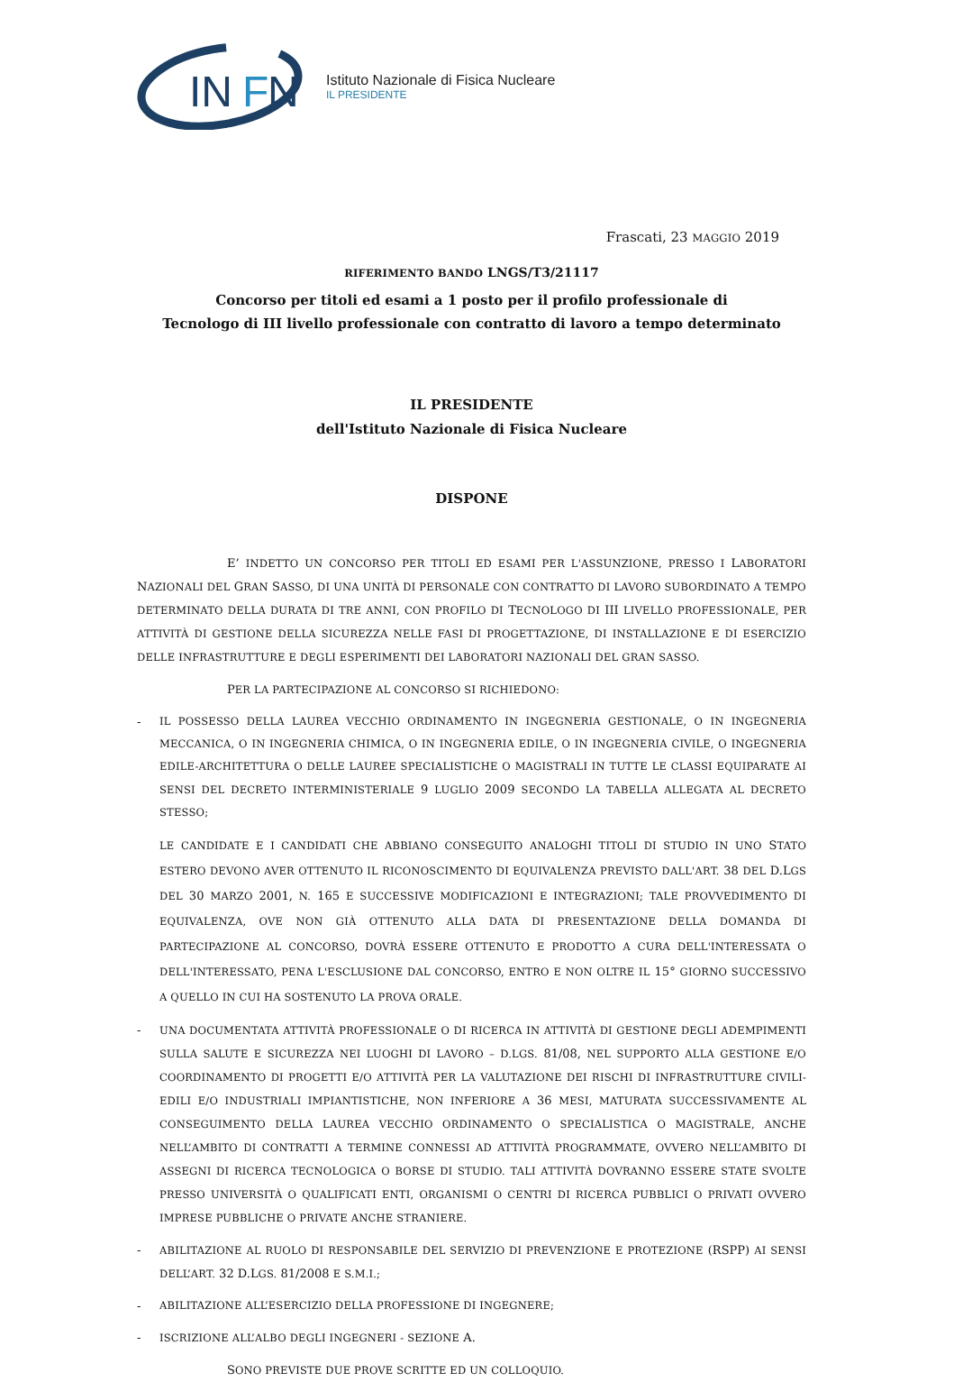IN
F
N
Istituto Nazionale di Fisica Nucleare
IL PRESIDENTE
Frascati, 23 MAGGIO 2019
RIFERIMENTO BANDO LNGS/T3/21117
Concorso per titoli ed esami a 1 posto per il profilo professionale di
Tecnologo di III livello professionale con contratto di lavoro a tempo determinato
IL PRESIDENTE
dell'Istituto Nazionale di Fisica Nucleare
DISPONE
E’ INDETTO UN CONCORSO PER TITOLI ED ESAMI PER L'ASSUNZIONE, PRESSO I LABORATORI NAZIONALI DEL GRAN SASSO, DI UNA UNITÀ DI PERSONALE CON CONTRATTO DI LAVORO SUBORDINATO A TEMPO DETERMINATO DELLA DURATA DI TRE ANNI, CON PROFILO DI TECNOLOGO DI III LIVELLO PROFESSIONALE, PER ATTIVITÀ DI GESTIONE DELLA SICUREZZA NELLE FASI DI PROGETTAZIONE, DI INSTALLAZIONE E DI ESERCIZIO DELLE INFRASTRUTTURE E DEGLI ESPERIMENTI DEI LABORATORI NAZIONALI DEL GRAN SASSO.
PER LA PARTECIPAZIONE AL CONCORSO SI RICHIEDONO:
- IL POSSESSO DELLA LAUREA VECCHIO ORDINAMENTO IN INGEGNERIA GESTIONALE, O IN INGEGNERIA MECCANICA, O IN INGEGNERIA CHIMICA, O IN INGEGNERIA EDILE, O IN INGEGNERIA CIVILE, O INGEGNERIA EDILE-ARCHITETTURA O DELLE LAUREE SPECIALISTICHE O MAGISTRALI IN TUTTE LE CLASSI EQUIPARATE AI SENSI DEL DECRETO INTERMINISTERIALE 9 LUGLIO 2009 SECONDO LA TABELLA ALLEGATA AL DECRETO STESSO;
LE CANDIDATE E I CANDIDATI CHE ABBIANO CONSEGUITO ANALOGHI TITOLI DI STUDIO IN UNO STATO ESTERO DEVONO AVER OTTENUTO IL RICONOSCIMENTO DI EQUIVALENZA PREVISTO DALL'ART. 38 DEL D.LGS DEL 30 MARZO 2001, N. 165 E SUCCESSIVE MODIFICAZIONI E INTEGRAZIONI; TALE PROVVEDIMENTO DI EQUIVALENZA, OVE NON GIÀ OTTENUTO ALLA DATA DI PRESENTAZIONE DELLA DOMANDA DI PARTECIPAZIONE AL CONCORSO, DOVRÀ ESSERE OTTENUTO E PRODOTTO A CURA DELL'INTERESSATA O DELL'INTERESSATO, PENA L'ESCLUSIONE DAL CONCORSO, ENTRO E NON OLTRE IL 15° GIORNO SUCCESSIVO A QUELLO IN CUI HA SOSTENUTO LA PROVA ORALE.
- UNA DOCUMENTATA ATTIVITÀ PROFESSIONALE O DI RICERCA IN ATTIVITÀ DI GESTIONE DEGLI ADEMPIMENTI SULLA SALUTE E SICUREZZA NEI LUOGHI DI LAVORO – D.LGS. 81/08, NEL SUPPORTO ALLA GESTIONE E/O COORDINAMENTO DI PROGETTI E/O ATTIVITÀ PER LA VALUTAZIONE DEI RISCHI DI INFRASTRUTTURE CIVILI-EDILI E/O INDUSTRIALI IMPIANTISTICHE, NON INFERIORE A 36 MESI, MATURATA SUCCESSIVAMENTE AL CONSEGUIMENTO DELLA LAUREA VECCHIO ORDINAMENTO O SPECIALISTICA O MAGISTRALE, ANCHE NELL’AMBITO DI CONTRATTI A TERMINE CONNESSI AD ATTIVITÀ PROGRAMMATE, OVVERO NELL’AMBITO DI ASSEGNI DI RICERCA TECNOLOGICA O BORSE DI STUDIO. TALI ATTIVITÀ DOVRANNO ESSERE STATE SVOLTE PRESSO UNIVERSITÀ O QUALIFICATI ENTI, ORGANISMI O CENTRI DI RICERCA PUBBLICI O PRIVATI OVVERO IMPRESE PUBBLICHE O PRIVATE ANCHE STRANIERE.
- ABILITAZIONE AL RUOLO DI RESPONSABILE DEL SERVIZIO DI PREVENZIONE E PROTEZIONE (RSPP) AI SENSI DELL’ART. 32 D.LGS. 81/2008 E S.M.I.;
- ABILITAZIONE ALL’ESERCIZIO DELLA PROFESSIONE DI INGEGNERE;
- ISCRIZIONE ALL’ALBO DEGLI INGEGNERI - SEZIONE A.
SONO PREVISTE DUE PROVE SCRITTE ED UN COLLOQUIO.